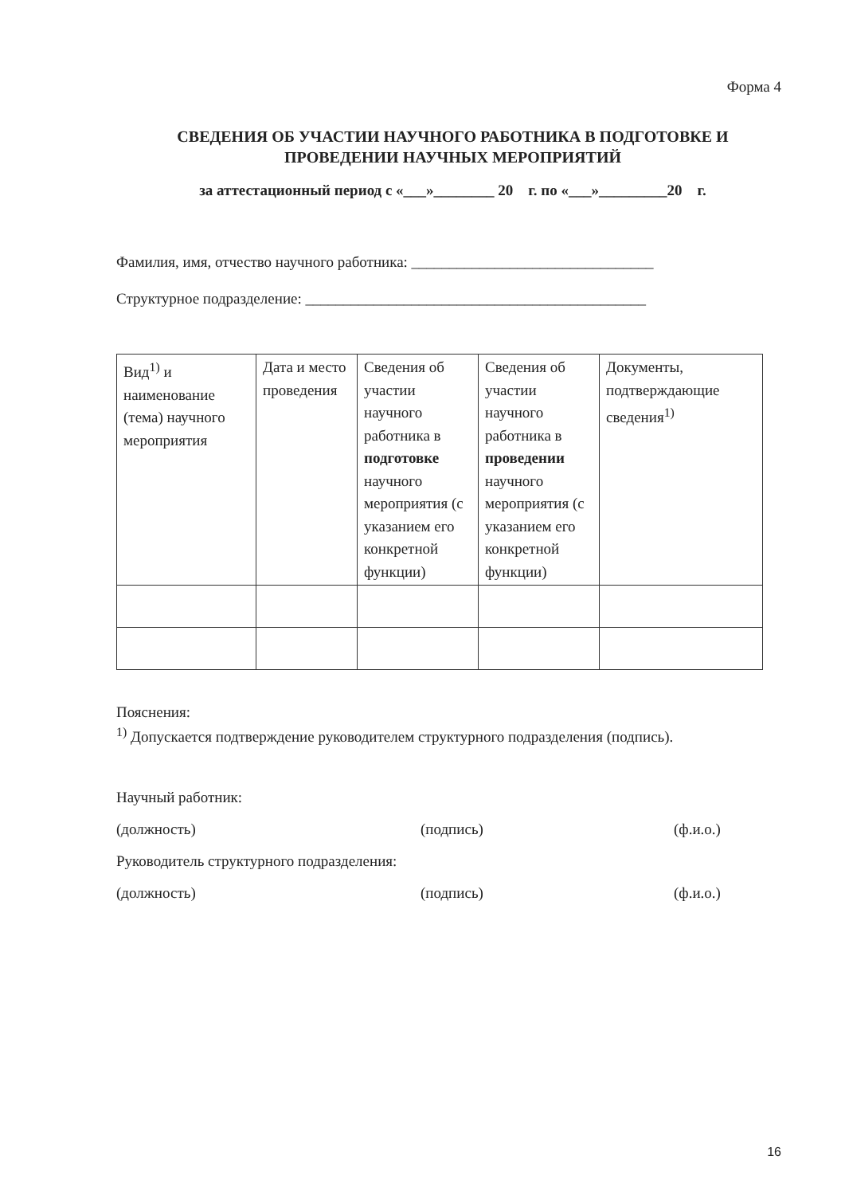Форма 4
СВЕДЕНИЯ ОБ УЧАСТИИ НАУЧНОГО РАБОТНИКА В ПОДГОТОВКЕ И ПРОВЕДЕНИИ НАУЧНЫХ МЕРОПРИЯТИЙ
за аттестационный период с «___»________ 20 г. по «___»_________20 г.
Фамилия, имя, отчество научного работника: ________________________________
Структурное подразделение: _____________________________________________
| Вид<sup>1)</sup> и наименование (тема) научного мероприятия | Дата и место проведения | Сведения об участии научного работника в подготовке научного мероприятия (с указанием его конкретной функции) | Сведения об участии научного работника в проведении научного мероприятия (с указанием его конкретной функции) | Документы, подтверждающие сведения<sup>1)</sup> |
Пояснения:
<sup>1)</sup> Допускается подтверждение руководителем структурного подразделения (подпись).
Научный работник:
(должность) (подпись) (ф.и.о.)
Руководитель структурного подразделения:
(должность) (подпись) (ф.и.о.)
16